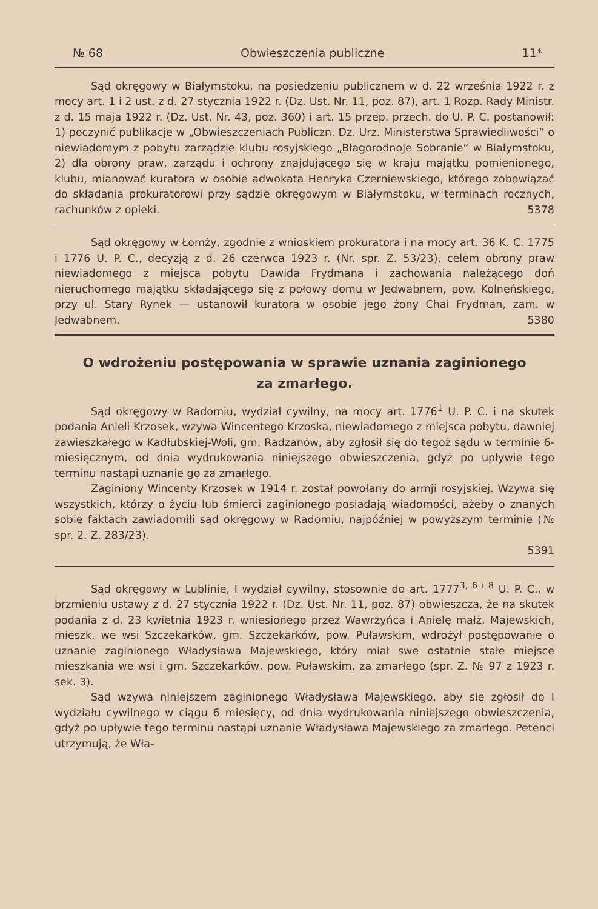№ 68 Obwieszczenia publiczne 11*
Sąd okręgowy w Białymstoku, na posiedzeniu publicznem w d. 22 września 1922 r. z mocy art. 1 i 2 ust. z d. 27 stycznia 1922 r. (Dz. Ust. Nr. 11, poz. 87), art. 1 Rozp. Rady Ministr. z d. 15 maja 1922 r. (Dz. Ust. Nr. 43, poz. 360) i art. 15 przep. przech. do U. P. C. postanowił: 1) poczynić publikacje w „Obwieszczeniach Publiczn. Dz. Urz. Ministerstwa Sprawiedliwości“ o niewiadomym z pobytu zarządzie klubu rosyjskiego „Błagorodnoje Sobranie“ w Białymstoku, 2) dla obrony praw, zarządu i ochrony znajdującego się w kraju majątku pomienionego, klubu, mianować kuratora w osobie adwokata Henryka Czerniewskiego, którego zobowiązać do składania prokuratorowi przy sądzie okręgowym w Białymstoku, w terminach rocznych, rachunków z opieki. 5378
Sąd okręgowy w Łomży, zgodnie z wnioskiem prokuratora i na mocy art. 36 K. C. 1775 i 1776 U. P. C., decyzją z d. 26 czerwca 1923 r. (Nr. spr. Z. 53/23), celem obrony praw niewiadomego z miejsca pobytu Dawida Frydmana i zachowania należącego doń nieruchomego majątku składającego się z połowy domu w Jedwabnem, pow. Kolneńskiego, przy ul. Stary Rynek — ustanowił kuratora w osobie jego żony Chai Frydman, zam. w Jedwabnem. 5380
O wdrożeniu postępowania w sprawie uznania zaginionego
za zmarłego.
Sąd okręgowy w Radomiu, wydział cywilny, na mocy art. 1776<sup>1</sup> U. P. C. i na skutek podania Anieli Krzosek, wzywa Wincentego Krzoska, niewiadomego z miejsca pobytu, dawniej zawieszkałego w Kadłubskiej-Woli, gm. Radzanów, aby zgłosił się do tegoż sądu w terminie 6-miesięcznym, od dnia wydrukowania niniejszego obwieszczenia, gdyż po upływie tego terminu nastąpi uznanie go za zmarłego.
Zaginiony Wincenty Krzosek w 1914 r. został powołany do armji rosyjskiej. Wzywa się wszystkich, którzy o życiu lub śmierci zaginionego posiadają wiadomości, ażeby o znanych sobie faktach zawiadomili sąd okręgowy w Radomiu, najpóźniej w powyższym terminie (№ spr. 2. Z. 283/23).
5391
Sąd okręgowy w Lublinie, I wydział cywilny, stosownie do art. 1777<sup>3, 6 i 8</sup> U. P. C., w brzmieniu ustawy z d. 27 stycznia 1922 r. (Dz. Ust. Nr. 11, poz. 87) obwieszcza, że na skutek podania z d. 23 kwietnia 1923 r. wniesionego przez Wawrzyńca i Anielę małż. Majewskich, mieszk. we wsi Szczekarków, gm. Szczekarków, pow. Puławskim, wdrożył postępowanie o uznanie zaginionego Władysława Majewskiego, który miał swe ostatnie stałe miejsce mieszkania we wsi i gm. Szczekarków, pow. Puławskim, za zmarłego (spr. Z. № 97 z 1923 r. sek. 3).
Sąd wzywa niniejszem zaginionego Władysława Majewskiego, aby się zgłosił do I wydziału cywilnego w ciągu 6 miesięcy, od dnia wydrukowania niniejszego obwieszczenia, gdyż po upływie tego terminu nastąpi uznanie Władysława Majewskiego za zmarłego. Petenci utrzymują, że Wła-